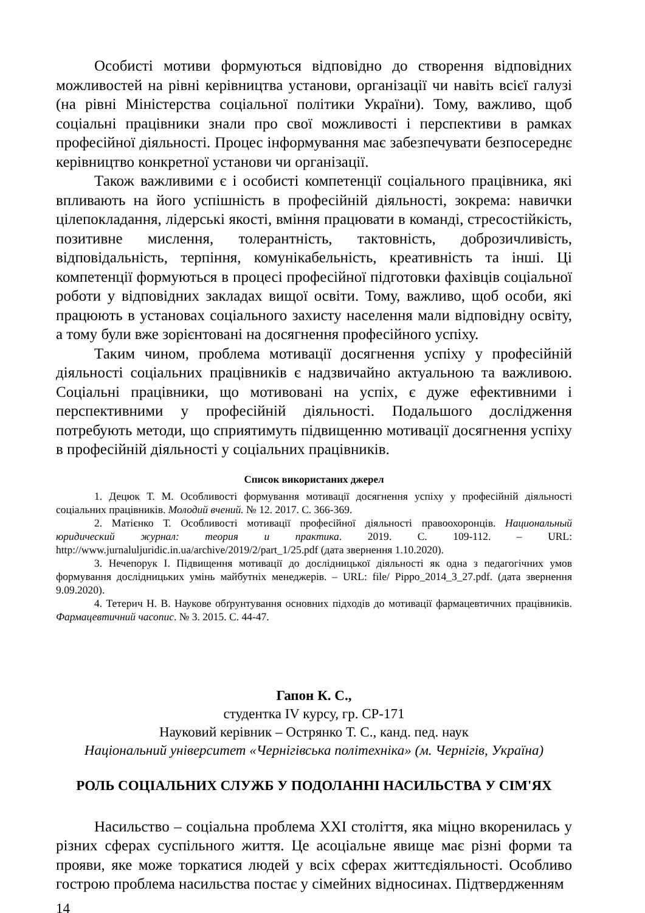Особисті мотиви формуються відповідно до створення відповідних можливостей на рівні керівництва установи, організації чи навіть всієї галузі (на рівні Міністерства соціальної політики України). Тому, важливо, щоб соціальні працівники знали про свої можливості і перспективи в рамках професійної діяльності. Процес інформування має забезпечувати безпосереднє керівництво конкретної установи чи організації.
Також важливими є і особисті компетенції соціального працівника, які впливають на його успішність в професійній діяльності, зокрема: навички цілепокладання, лідерські якості, вміння працювати в команді, стресостійкість, позитивне мислення, толерантність, тактовність, доброзичливість, відповідальність, терпіння, комунікабельність, креативність та інші. Ці компетенції формуються в процесі професійної підготовки фахівців соціальної роботи у відповідних закладах вищої освіти. Тому, важливо, щоб особи, які працюють в установах соціального захисту населення мали відповідну освіту, а тому були вже зорієнтовані на досягнення професійного успіху.
Таким чином, проблема мотивації досягнення успіху у професійній діяльності соціальних працівників є надзвичайно актуальною та важливою. Соціальні працівники, що мотивовані на успіх, є дуже ефективними і перспективними у професійній діяльності. Подальшого дослідження потребують методи, що сприятимуть підвищенню мотивації досягнення успіху в професійній діяльності у соціальних працівників.
Список використаних джерел
1. Децюк Т. М. Особливості формування мотивації досягнення успіху у професійній діяльності соціальних працівників. Молодий вчений. № 12. 2017. С. 366-369.
2. Матієнко Т. Особливості мотивації професійної діяльності правоохоронців. Национальный юридический журнал: теория и практика. 2019. С. 109-112. – URL: http://www.jurnaluljuridic.in.ua/archive/2019/2/part_1/25.pdf (дата звернення 1.10.2020).
3. Нечепорук І. Підвищення мотивації до дослідницької діяльності як одна з педагогічних умов формування дослідницьких умінь майбутніх менеджерів. – URL: file/ Pippo_2014_3_27.pdf. (дата звернення 9.09.2020).
4. Тетерич Н. В. Наукове обґрунтування основних підходів до мотивації фармацевтичних працівників. Фармацевтичний часопис. № 3. 2015. С. 44-47.
Гапон К. С.,
студентка IV курсу, гр. СР-171
Науковий керівник – Острянко Т. С., канд. пед. наук
Національний університет «Чернігівська політехніка» (м. Чернігів, Україна)
РОЛЬ СОЦІАЛЬНИХ СЛУЖБ У ПОДОЛАННІ НАСИЛЬСТВА У СІМ'ЯХ
Насильство – соціальна проблема XXI століття, яка міцно вкоренилась у різних сферах суспільного життя. Це асоціальне явище має різні форми та прояви, яке може торкатися людей у всіх сферах життєдіяльності. Особливо гострою проблема насильства постає у сімейних відносинах. Підтвердженням
14